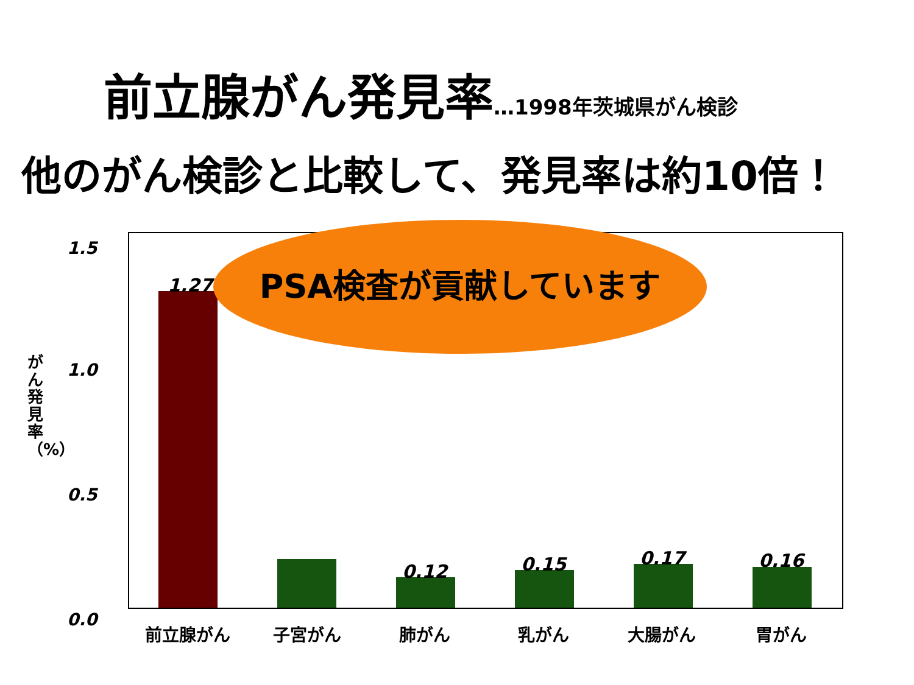前立腺がん発見率…1998年茨城県がん検診
他のがん検診と比較して、発見率は約10倍！
1.5
1.0
0.5
0.0
がん発見率（%）
1.27
0.12 0.15 0.17 0.16
前立腺がん 子宮がん 肺がん 乳がん 大腸がん 胃がん
PSA検査が貢献しています